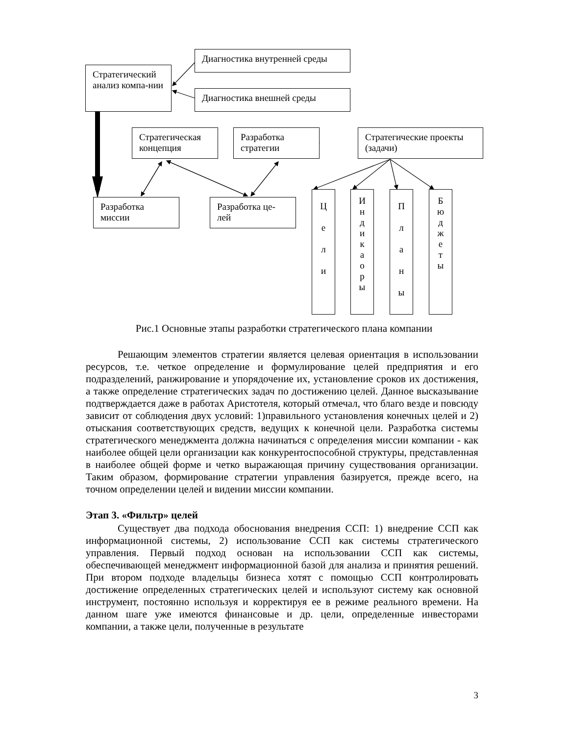Стратегический анализ компа-нии
Диагностика внутренней среды
Диагностика внешней среды
Стратегическая концепция
Разработка стратегии
Стратегические проекты (задачи)
Разработка миссии
Разработка це-лей
Ц
е
л
и
И
н
д
и
к
а
о
р
ы
П
л
а
н
ы
Б
ю
д
ж
е
т
ы
Рис.1 Основные этапы разработки стратегического плана компании
Решающим элементов стратегии является целевая ориентация в использовании ресурсов, т.е. четкое определение и формулирование целей предприятия и его подразделений, ранжирование и упорядочение их, установление сроков их достижения, а также определение стратегических задач по достижению целей. Данное высказывание подтверждается даже в работах Аристотеля, который отмечал, что благо везде и повсюду зависит от соблюдения двух условий: 1)правильного установления конечных целей и 2) отыскания соответствующих средств, ведущих к конечной цели. Разработка системы стратегического менеджмента должна начинаться с определения миссии компании - как наиболее общей цели организации как конкурентоспособной структуры, представленная в наиболее общей форме и четко выражающая причину существования организации. Таким образом, формирование стратегии управления базируется, прежде всего, на точном определении целей и видении миссии компании.
Этап 3. «Фильтр» целей
Существует два подхода обоснования внедрения ССП: 1) внедрение ССП как информационной системы, 2) использование ССП как системы стратегического управления. Первый подход основан на использовании ССП как системы, обеспечивающей менеджмент информационной базой для анализа и принятия решений. При втором подходе владельцы бизнеса хотят с помощью ССП контролировать достижение определенных стратегических целей и используют систему как основной инструмент, постоянно используя и корректируя ее в режиме реального времени. На данном шаге уже имеются финансовые и др. цели, определенные инвесторами компании, а также цели, полученные в результате
3